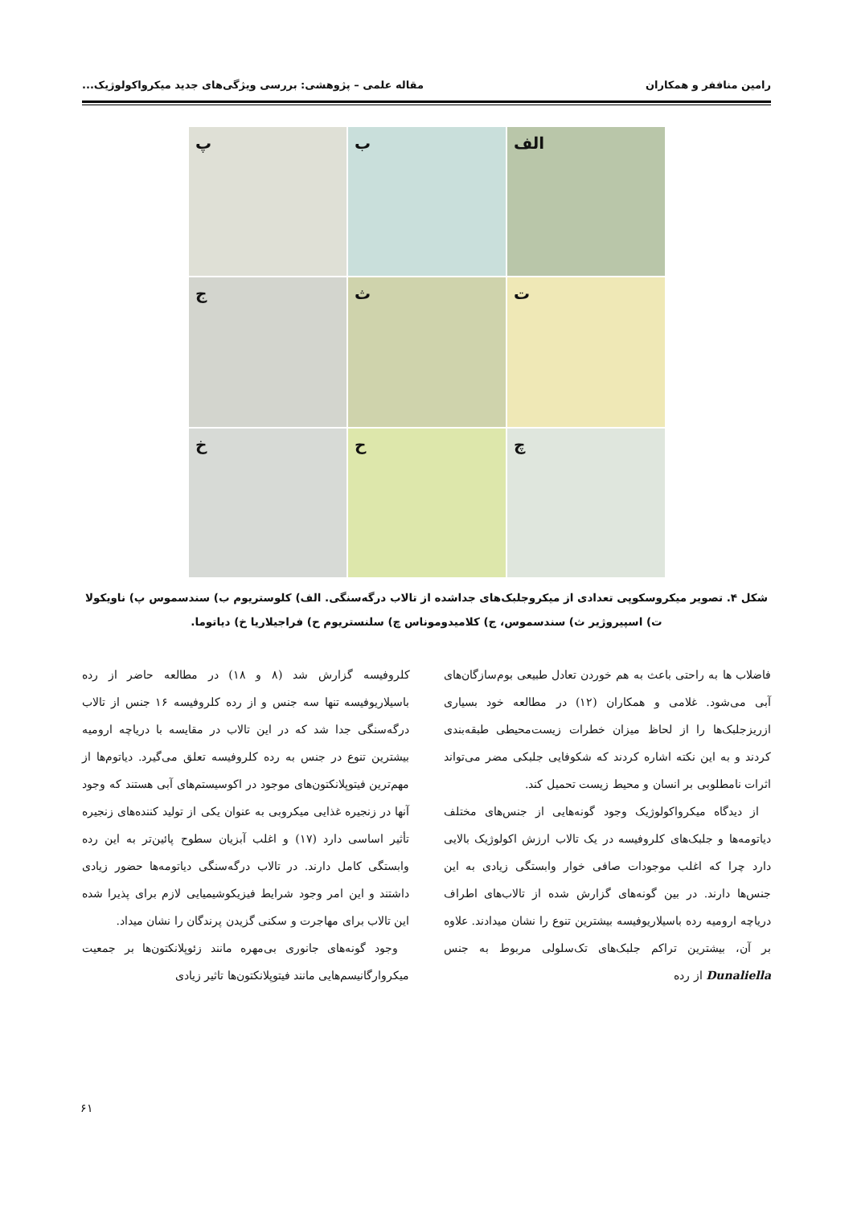رامین مناففر و همکاران مقاله علمی – پژوهشی: بررسی ویژگی‌های جدید میکرواکولوژیک...
الف
ب
پ
ت
ث
ج
چ
ح
خ
شکل ۴. تصویر میکروسکوپی تعدادی از میکروجلبک‌های جداشده از تالاب درگه‌سنگی. الف) کلوستریوم ب) سندسموس پ) ناویکولا
ت) اسپیروژیر ث) سندسموس، ج) کلامیدوموناس چ) سلنستریوم ح) فراجیلاریا خ) دیاتوما.
فاضلاب ها به راحتی باعث به هم خوردن تعادل طبیعی بوم‌سازگان‌های آبی می‌شود. غلامی و همکاران (۱۲) در مطالعه خود بسیاری ازریزجلبک‌ها را از لحاظ میزان خطرات زیست‌محیطی طبقه‌بندی کردند و به این نکته اشاره کردند که شکوفایی جلبکی مضر می‌تواند اثرات نامطلوبی بر انسان و محیط زیست تحمیل کند.
از دیدگاه میکرواکولوژیک وجود گونه‌هایی از جنس‌های مختلف دیاتومه‌ها و جلبک‌های کلروفیسه در یک تالاب ارزش اکولوژیک بالایی دارد چرا که اغلب موجودات صافی خوار وابستگی زیادی به این جنس‌ها دارند. در بین گونه‌های گزارش شده از تالاب‌های اطراف دریاچه ارومیه رده باسیلاریوفیسه بیشترین تنوع را نشان میدادند. علاوه بر آن، بیشترین تراکم جلبک‌های تک‌سلولی مربوط به جنس Dunaliella از رده
کلروفیسه گزارش شد (۸ و ۱۸) در مطالعه حاضر از رده باسیلاریوفیسه تنها سه جنس و از رده کلروفیسه ۱۶ جنس از تالاب درگه‌سنگی جدا شد که در این تالاب در مقایسه با دریاچه ارومیه بیشترین تنوع در جنس به رده کلروفیسه تعلق می‌گیرد. دیاتوم‌ها از مهم‌ترین فیتوپلانکتون‌های موجود در اکوسیستم‌های آبی هستند که وجود آنها در زنجیره غذایی میکروبی به عنوان یکی از تولید کننده‌های زنجیره تأثیر اساسی دارد (۱۷) و اغلب آبزیان سطوح پائین‌تر به این رده وابستگی کامل دارند. در تالاب درگه‌سنگی دیاتومه‌ها حضور زیادی داشتند و این امر وجود شرایط فیزیکوشیمیایی لازم برای پذیرا شده این تالاب برای مهاجرت و سکنی گزیدن پرندگان را نشان میداد.
وجود گونه‌های جانوری بی‌مهره مانند زئوپلانکتون‌ها بر جمعیت میکروارگانیسم‌هایی مانند فیتوپلانکتون‌ها تاثیر زیادی
۶۱